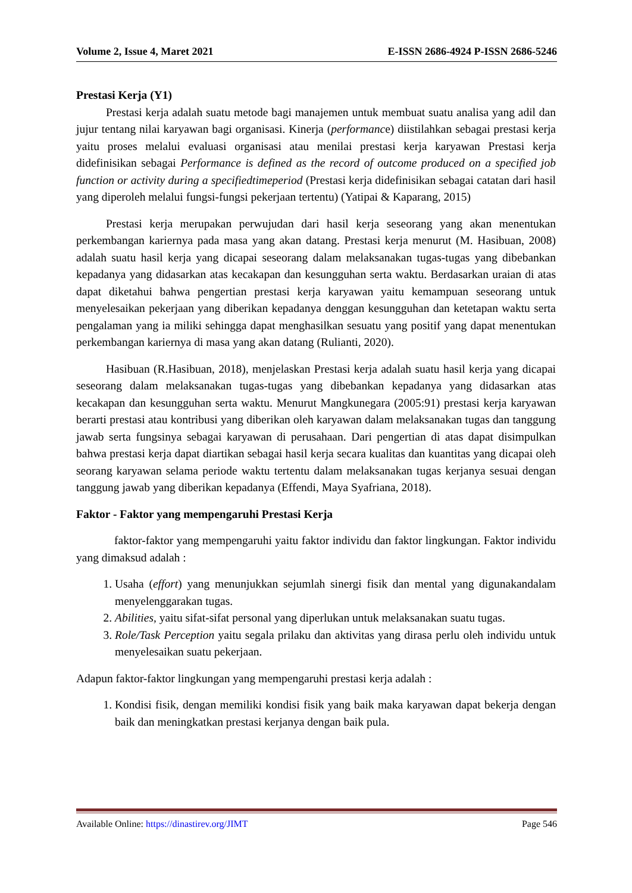Volume 2, Issue 4, Maret 2021 E-ISSN 2686-4924 P-ISSN 2686-5246
Prestasi Kerja (Y1)
Prestasi kerja adalah suatu metode bagi manajemen untuk membuat suatu analisa yang adil dan jujur tentang nilai karyawan bagi organisasi. Kinerja (performance) diistilahkan sebagai prestasi kerja yaitu proses melalui evaluasi organisasi atau menilai prestasi kerja karyawan Prestasi kerja didefinisikan sebagai Performance is defined as the record of outcome produced on a specified job function or activity during a specifiedtimeperiod (Prestasi kerja didefinisikan sebagai catatan dari hasil yang diperoleh melalui fungsi-fungsi pekerjaan tertentu) (Yatipai & Kaparang, 2015)
Prestasi kerja merupakan perwujudan dari hasil kerja seseorang yang akan menentukan perkembangan kariernya pada masa yang akan datang. Prestasi kerja menurut (M. Hasibuan, 2008) adalah suatu hasil kerja yang dicapai seseorang dalam melaksanakan tugas-tugas yang dibebankan kepadanya yang didasarkan atas kecakapan dan kesungguhan serta waktu. Berdasarkan uraian di atas dapat diketahui bahwa pengertian prestasi kerja karyawan yaitu kemampuan seseorang untuk menyelesaikan pekerjaan yang diberikan kepadanya denggan kesungguhan dan ketetapan waktu serta pengalaman yang ia miliki sehingga dapat menghasilkan sesuatu yang positif yang dapat menentukan perkembangan kariernya di masa yang akan datang (Rulianti, 2020).
Hasibuan (R.Hasibuan, 2018), menjelaskan Prestasi kerja adalah suatu hasil kerja yang dicapai seseorang dalam melaksanakan tugas-tugas yang dibebankan kepadanya yang didasarkan atas kecakapan dan kesungguhan serta waktu. Menurut Mangkunegara (2005:91) prestasi kerja karyawan berarti prestasi atau kontribusi yang diberikan oleh karyawan dalam melaksanakan tugas dan tanggung jawab serta fungsinya sebagai karyawan di perusahaan. Dari pengertian di atas dapat disimpulkan bahwa prestasi kerja dapat diartikan sebagai hasil kerja secara kualitas dan kuantitas yang dicapai oleh seorang karyawan selama periode waktu tertentu dalam melaksanakan tugas kerjanya sesuai dengan tanggung jawab yang diberikan kepadanya (Effendi, Maya Syafriana, 2018).
Faktor - Faktor yang mempengaruhi Prestasi Kerja
faktor-faktor yang mempengaruhi yaitu faktor individu dan faktor lingkungan. Faktor individu yang dimaksud adalah :
1. Usaha (effort) yang menunjukkan sejumlah sinergi fisik dan mental yang digunakandalam menyelenggarakan tugas.
2. Abilities, yaitu sifat-sifat personal yang diperlukan untuk melaksanakan suatu tugas.
3. Role/Task Perception yaitu segala prilaku dan aktivitas yang dirasa perlu oleh individu untuk menyelesaikan suatu pekerjaan.
Adapun faktor-faktor lingkungan yang mempengaruhi prestasi kerja adalah :
1. Kondisi fisik, dengan memiliki kondisi fisik yang baik maka karyawan dapat bekerja dengan baik dan meningkatkan prestasi kerjanya dengan baik pula.
Available Online: https://dinastirev.org/JIMT Page 546